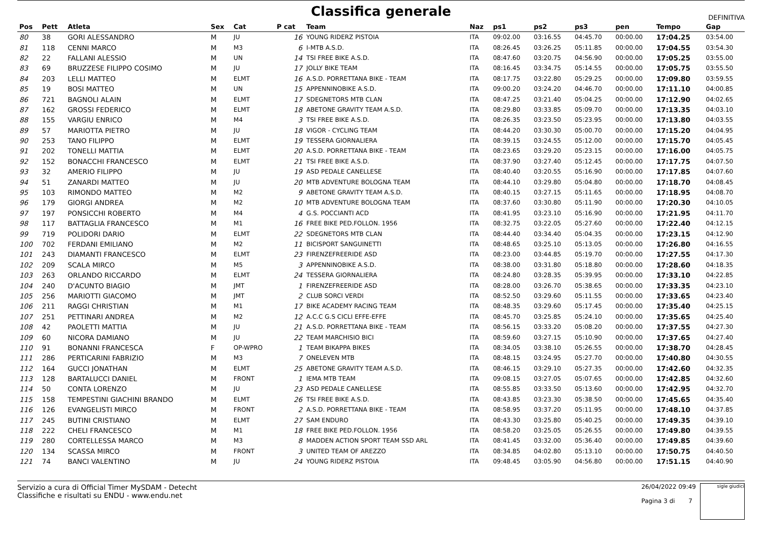Classifica generale
DEFINITIVA
| Pos | Pett | Atleta | Sex | Cat | P cat | Team | Naz | ps1 | ps2 | ps3 | pen | Tempo | Gap |
| --- | --- | --- | --- | --- | --- | --- | --- | --- | --- | --- | --- | --- | --- |
| 80 | 38 | GORI ALESSANDRO | M | JU | 16 | YOUNG RIDERZ PISTOIA | ITA | 09:02.00 | 03:16.55 | 04:45.70 | 00:00.00 | 17:04.25 | 03:54.00 |
| 81 | 118 | CENNI MARCO | M | M3 | 6 | I-MTB A.S.D. | ITA | 08:26.45 | 03:26.25 | 05:11.85 | 00:00.00 | 17:04.55 | 03:54.30 |
| 82 | 22 | FALLANI ALESSIO | M | UN | 14 | TSI FREE BIKE A.S.D. | ITA | 08:47.60 | 03:20.75 | 04:56.90 | 00:00.00 | 17:05.25 | 03:55.00 |
| 83 | 69 | BRUZZESE FILIPPO COSIMO | M | JU | 17 | JOLLY BIKE TEAM | ITA | 08:16.45 | 03:34.75 | 05:14.55 | 00:00.00 | 17:05.75 | 03:55.50 |
| 84 | 203 | LELLI MATTEO | M | ELMT | 16 | A.S.D. PORRETTANA BIKE - TEAM | ITA | 08:17.75 | 03:22.80 | 05:29.25 | 00:00.00 | 17:09.80 | 03:59.55 |
| 85 | 19 | BOSI MATTEO | M | UN | 15 | APPENNINOBIKE A.S.D. | ITA | 09:00.20 | 03:24.20 | 04:46.70 | 00:00.00 | 17:11.10 | 04:00.85 |
| 86 | 721 | BAGNOLI ALAIN | M | ELMT | 17 | SDEGNETORS MTB CLAN | ITA | 08:47.25 | 03:21.40 | 05:04.25 | 00:00.00 | 17:12.90 | 04:02.65 |
| 87 | 162 | GROSSI FEDERICO | M | ELMT | 18 | ABETONE GRAVITY TEAM A.S.D. | ITA | 08:29.80 | 03:33.85 | 05:09.70 | 00:00.00 | 17:13.35 | 04:03.10 |
| 88 | 155 | VARGIU ENRICO | M | M4 | 3 | TSI FREE BIKE A.S.D. | ITA | 08:26.35 | 03:23.50 | 05:23.95 | 00:00.00 | 17:13.80 | 04:03.55 |
| 89 | 57 | MARIOTTA PIETRO | M | JU | 18 | VIGOR - CYCLING TEAM | ITA | 08:44.20 | 03:30.30 | 05:00.70 | 00:00.00 | 17:15.20 | 04:04.95 |
| 90 | 253 | TANO FILIPPO | M | ELMT | 19 | TESSERA GIORNALIERA | ITA | 08:39.15 | 03:24.55 | 05:12.00 | 00:00.00 | 17:15.70 | 04:05.45 |
| 91 | 202 | TONELLI MATTIA | M | ELMT | 20 | A.S.D. PORRETTANA BIKE - TEAM | ITA | 08:23.65 | 03:29.20 | 05:23.15 | 00:00.00 | 17:16.00 | 04:05.75 |
| 92 | 152 | BONACCHI FRANCESCO | M | ELMT | 21 | TSI FREE BIKE A.S.D. | ITA | 08:37.90 | 03:27.40 | 05:12.45 | 00:00.00 | 17:17.75 | 04:07.50 |
| 93 | 32 | AMERIO FILIPPO | M | JU | 19 | ASD PEDALE CANELLESE | ITA | 08:40.40 | 03:20.55 | 05:16.90 | 00:00.00 | 17:17.85 | 04:07.60 |
| 94 | 51 | ZANARDI MATTEO | M | JU | 20 | MTB ADVENTURE BOLOGNA TEAM | ITA | 08:44.10 | 03:29.80 | 05:04.80 | 00:00.00 | 17:18.70 | 04:08.45 |
| 95 | 103 | RIMONDO MATTEO | M | M2 | 9 | ABETONE GRAVITY TEAM A.S.D. | ITA | 08:40.15 | 03:27.15 | 05:11.65 | 00:00.00 | 17:18.95 | 04:08.70 |
| 96 | 179 | GIORGI ANDREA | M | M2 | 10 | MTB ADVENTURE BOLOGNA TEAM | ITA | 08:37.60 | 03:30.80 | 05:11.90 | 00:00.00 | 17:20.30 | 04:10.05 |
| 97 | 197 | PONSICCHI ROBERTO | M | M4 | 4 | G.S. POCCIANTI ACD | ITA | 08:41.95 | 03:23.10 | 05:16.90 | 00:00.00 | 17:21.95 | 04:11.70 |
| 98 | 117 | BATTAGLIA FRANCESCO | M | M1 | 16 | FREE BIKE PED.FOLLON. 1956 | ITA | 08:32.75 | 03:22.05 | 05:27.60 | 00:00.00 | 17:22.40 | 04:12.15 |
| 99 | 719 | POLIDORI DARIO | M | ELMT | 22 | SDEGNETORS MTB CLAN | ITA | 08:44.40 | 03:34.40 | 05:04.35 | 00:00.00 | 17:23.15 | 04:12.90 |
| 100 | 702 | FERDANI EMILIANO | M | M2 | 11 | BICISPORT SANGUINETTI | ITA | 08:48.65 | 03:25.10 | 05:13.05 | 00:00.00 | 17:26.80 | 04:16.55 |
| 101 | 243 | DIAMANTI FRANCESCO | M | ELMT | 23 | FIRENZEFREERIDE ASD | ITA | 08:23.00 | 03:44.85 | 05:19.70 | 00:00.00 | 17:27.55 | 04:17.30 |
| 102 | 209 | SCALA MIRCO | M | M5 | 3 | APPENNINOBIKE A.S.D. | ITA | 08:38.00 | 03:31.80 | 05:18.80 | 00:00.00 | 17:28.60 | 04:18.35 |
| 103 | 263 | ORLANDO RICCARDO | M | ELMT | 24 | TESSERA GIORNALIERA | ITA | 08:24.80 | 03:28.35 | 05:39.95 | 00:00.00 | 17:33.10 | 04:22.85 |
| 104 | 240 | D'ACUNTO BIAGIO | M | JMT | 1 | FIRENZEFREERIDE ASD | ITA | 08:28.00 | 03:26.70 | 05:38.65 | 00:00.00 | 17:33.35 | 04:23.10 |
| 105 | 256 | MARIOTTI GIACOMO | M | JMT | 2 | CLUB SORCI VERDI | ITA | 08:52.50 | 03:29.60 | 05:11.55 | 00:00.00 | 17:33.65 | 04:23.40 |
| 106 | 211 | RAGGI CHRISTIAN | M | M1 | 17 | BIKE ACADEMY RACING TEAM | ITA | 08:48.35 | 03:29.60 | 05:17.45 | 00:00.00 | 17:35.40 | 04:25.15 |
| 107 | 251 | PETTINARI ANDREA | M | M2 | 12 | A.C.C G.S CICLI EFFE-EFFE | ITA | 08:45.70 | 03:25.85 | 05:24.10 | 00:00.00 | 17:35.65 | 04:25.40 |
| 108 | 42 | PAOLETTI MATTIA | M | JU | 21 | A.S.D. PORRETTANA BIKE - TEAM | ITA | 08:56.15 | 03:33.20 | 05:08.20 | 00:00.00 | 17:37.55 | 04:27.30 |
| 109 | 60 | NICORA DAMIANO | M | JU | 22 | TEAM MARCHISIO BICI | ITA | 08:59.60 | 03:27.15 | 05:10.90 | 00:00.00 | 17:37.65 | 04:27.40 |
| 110 | 91 | BONANNI FRANCESCA | F | OP-WPRO | 1 | TEAM BIKAPPA BIKES | ITA | 08:34.05 | 03:38.10 | 05:26.55 | 00:00.00 | 17:38.70 | 04:28.45 |
| 111 | 286 | PERTICARINI FABRIZIO | M | M3 | 7 | ONELEVEN MTB | ITA | 08:48.15 | 03:24.95 | 05:27.70 | 00:00.00 | 17:40.80 | 04:30.55 |
| 112 | 164 | GUCCI JONATHAN | M | ELMT | 25 | ABETONE GRAVITY TEAM A.S.D. | ITA | 08:46.15 | 03:29.10 | 05:27.35 | 00:00.00 | 17:42.60 | 04:32.35 |
| 113 | 128 | BARTALUCCI DANIEL | M | FRONT | 1 | IEMA MTB TEAM | ITA | 09:08.15 | 03:27.05 | 05:07.65 | 00:00.00 | 17:42.85 | 04:32.60 |
| 114 | 50 | CONTA LORENZO | M | JU | 23 | ASD PEDALE CANELLESE | ITA | 08:55.85 | 03:33.50 | 05:13.60 | 00:00.00 | 17:42.95 | 04:32.70 |
| 115 | 158 | TEMPESTINI GIACHINI BRANDO | M | ELMT | 26 | TSI FREE BIKE A.S.D. | ITA | 08:43.85 | 03:23.30 | 05:38.50 | 00:00.00 | 17:45.65 | 04:35.40 |
| 116 | 126 | EVANGELISTI MIRCO | M | FRONT | 2 | A.S.D. PORRETTANA BIKE - TEAM | ITA | 08:58.95 | 03:37.20 | 05:11.95 | 00:00.00 | 17:48.10 | 04:37.85 |
| 117 | 245 | BUTINI CRISTIANO | M | ELMT | 27 | SAM ENDURO | ITA | 08:43.30 | 03:25.80 | 05:40.25 | 00:00.00 | 17:49.35 | 04:39.10 |
| 118 | 222 | CHELI FRANCESCO | M | M1 | 18 | FREE BIKE PED.FOLLON. 1956 | ITA | 08:58.20 | 03:25.05 | 05:26.55 | 00:00.00 | 17:49.80 | 04:39.55 |
| 119 | 280 | CORTELLESSA MARCO | M | M3 | 8 | MADDEN ACTION SPORT TEAM SSD ARL | ITA | 08:41.45 | 03:32.00 | 05:36.40 | 00:00.00 | 17:49.85 | 04:39.60 |
| 120 | 134 | SCASSA MIRCO | M | FRONT | 3 | UNITED TEAM OF AREZZO | ITA | 08:34.85 | 04:02.80 | 05:13.10 | 00:00.00 | 17:50.75 | 04:40.50 |
| 121 | 74 | BANCI VALENTINO | M | JU | 24 | YOUNG RIDERZ PISTOIA | ITA | 09:48.45 | 03:05.90 | 04:56.80 | 00:00.00 | 17:51.15 | 04:40.90 |
Servizio a cura di Official Timer MySDAM - Detecht
Classifiche e risultati su ENDU - www.endu.net
26/04/2022 09:49
Pagina 3 di 7
sigle giudici